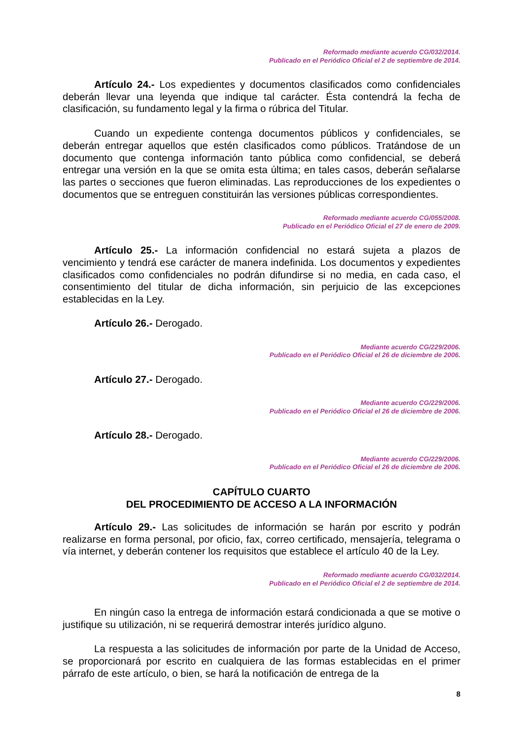Reformado mediante acuerdo CG/032/2014.
Publicado en el Periódico Oficial el 2 de septiembre de 2014.
Artículo 24.- Los expedientes y documentos clasificados como confidenciales deberán llevar una leyenda que indique tal carácter. Ésta contendrá la fecha de clasificación, su fundamento legal y la firma o rúbrica del Titular.
Cuando un expediente contenga documentos públicos y confidenciales, se deberán entregar aquellos que estén clasificados como públicos. Tratándose de un documento que contenga información tanto pública como confidencial, se deberá entregar una versión en la que se omita esta última; en tales casos, deberán señalarse las partes o secciones que fueron eliminadas. Las reproducciones de los expedientes o documentos que se entreguen constituirán las versiones públicas correspondientes.
Reformado mediante acuerdo CG/055/2008.
Publicado en el Periódico Oficial el 27 de enero de 2009.
Artículo 25.- La información confidencial no estará sujeta a plazos de vencimiento y tendrá ese carácter de manera indefinida. Los documentos y expedientes clasificados como confidenciales no podrán difundirse si no media, en cada caso, el consentimiento del titular de dicha información, sin perjuicio de las excepciones establecidas en la Ley.
Artículo 26.- Derogado.
Mediante acuerdo CG/229/2006.
Publicado en el Periódico Oficial el 26 de diciembre de 2006.
Artículo 27.- Derogado.
Mediante acuerdo CG/229/2006.
Publicado en el Periódico Oficial el 26 de diciembre de 2006.
Artículo 28.- Derogado.
Mediante acuerdo CG/229/2006.
Publicado en el Periódico Oficial el 26 de diciembre de 2006.
CAPÍTULO CUARTO
DEL PROCEDIMIENTO DE ACCESO A LA INFORMACIÓN
Artículo 29.- Las solicitudes de información se harán por escrito y podrán realizarse en forma personal, por oficio, fax, correo certificado, mensajería, telegrama o vía internet, y deberán contener los requisitos que establece el artículo 40 de la Ley.
Reformado mediante acuerdo CG/032/2014.
Publicado en el Periódico Oficial el 2 de septiembre de 2014.
En ningún caso la entrega de información estará condicionada a que se motive o justifique su utilización, ni se requerirá demostrar interés jurídico alguno.
La respuesta a las solicitudes de información por parte de la Unidad de Acceso, se proporcionará por escrito en cualquiera de las formas establecidas en el primer párrafo de este artículo, o bien, se hará la notificación de entrega de la
8